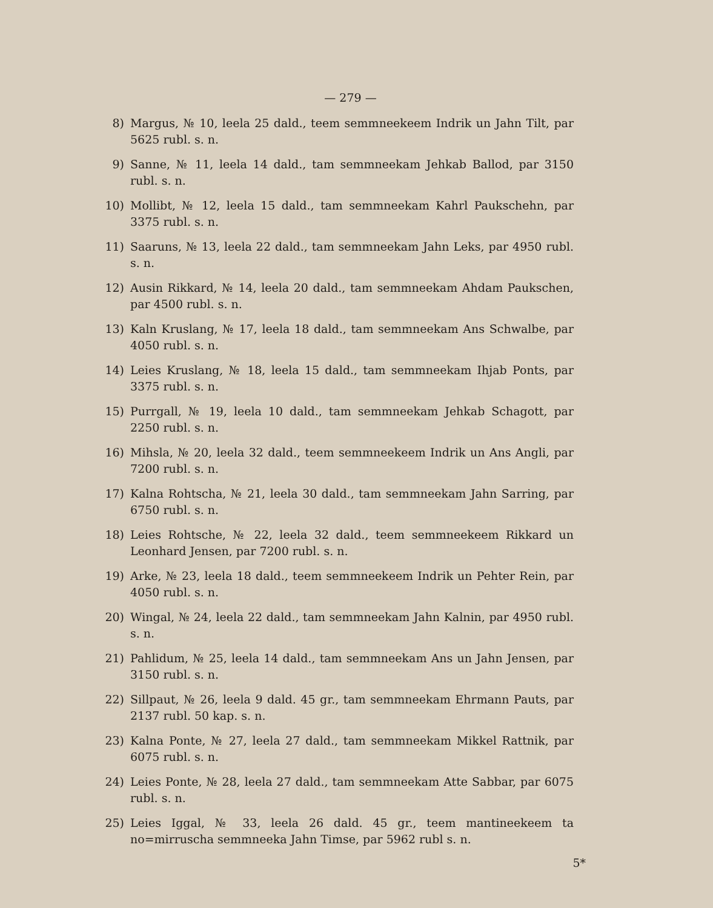— 279 —
8) Margus, № 10, leela 25 dald., teem semmneekeem Indrik un Jahn Tilt, par 5625 rubl. s. n.
9) Sanne, № 11, leela 14 dald., tam semmneekam Jehkab Ballod, par 3150 rubl. s. n.
10) Mollibt, № 12, leela 15 dald., tam semmneekam Kahrl Paukschehn, par 3375 rubl. s. n.
11) Saaruns, № 13, leela 22 dald., tam semmneekam Jahn Leks, par 4950 rubl. s. n.
12) Ausin Rikkard, № 14, leela 20 dald., tam semmneekam Ahdam Paukschen, par 4500 rubl. s. n.
13) Kaln Kruslang, № 17, leela 18 dald., tam semmneekam Ans Schwalbe, par 4050 rubl. s. n.
14) Leies Kruslang, № 18, leela 15 dald., tam semmneekam Ihjab Ponts, par 3375 rubl. s. n.
15) Purrgall, № 19, leela 10 dald., tam semmneekam Jehkab Schagott, par 2250 rubl. s. n.
16) Mihsla, № 20, leela 32 dald., teem semmneekeem Indrik un Ans Angli, par 7200 rubl. s. n.
17) Kalna Rohtscha, № 21, leela 30 dald., tam semmneekam Jahn Sarring, par 6750 rubl. s. n.
18) Leies Rohtsche, № 22, leela 32 dald., teem semmneekeem Rikkard un Leonhard Jensen, par 7200 rubl. s. n.
19) Arke, № 23, leela 18 dald., teem semmneekeem Indrik un Pehter Rein, par 4050 rubl. s. n.
20) Wingal, № 24, leela 22 dald., tam semmneekam Jahn Kalnin, par 4950 rubl. s. n.
21) Pahlidum, № 25, leela 14 dald., tam semmneekam Ans un Jahn Jensen, par 3150 rubl. s. n.
22) Sillpaut, № 26, leela 9 dald. 45 gr., tam semmneekam Ehrmann Pauts, par 2137 rubl. 50 kap. s. n.
23) Kalna Ponte, № 27, leela 27 dald., tam semmneekam Mikkel Rattnik, par 6075 rubl. s. n.
24) Leies Ponte, № 28, leela 27 dald., tam semmneekam Atte Sabbar, par 6075 rubl. s. n.
25) Leies Iggal, № 33, leela 26 dald. 45 gr., teem mantineekeem ta no=mirruscha semmneeka Jahn Timse, par 5962 rubl s. n.
5*